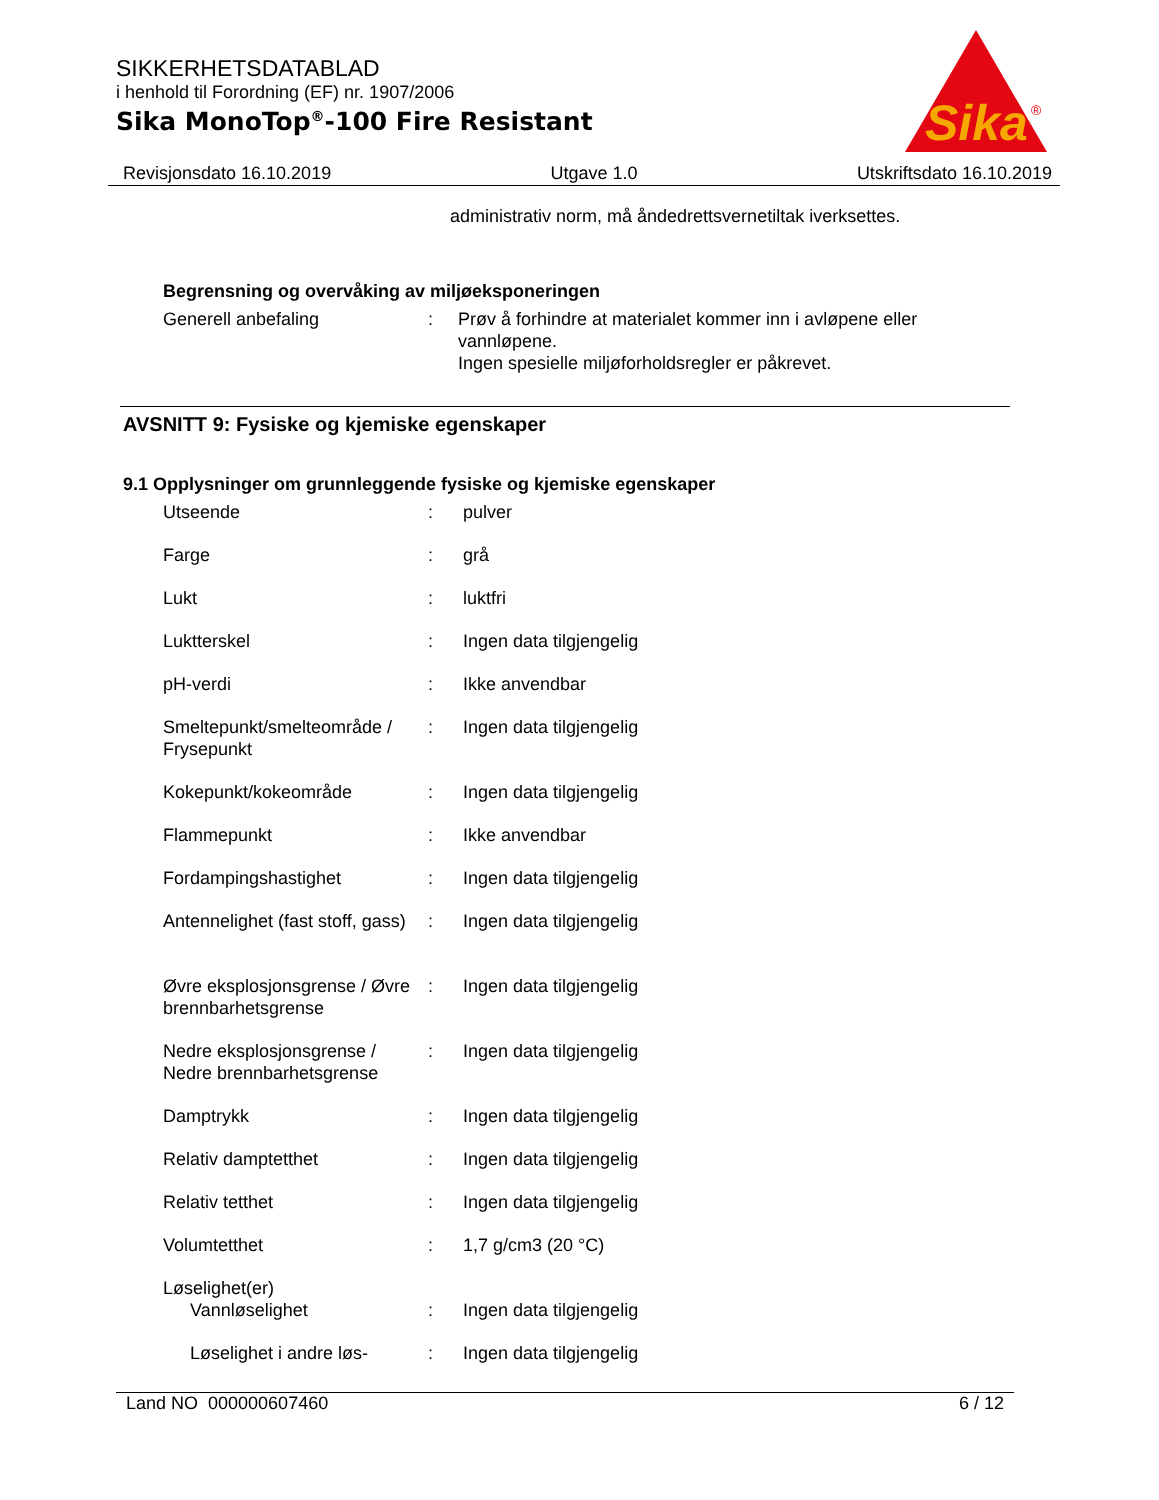SIKKERHETSDATABLAD
i henhold til Forordning (EF) nr. 1907/2006
Sika MonoTop<sup>®</sup>-100 Fire Resistant
Sika
®
Revisjonsdato 16.10.2019 Utgave 1.0 Utskriftsdato 16.10.2019
administrativ norm, må åndedrettsvernetiltak iverksettes.
Begrensning og overvåking av miljøeksponeringen
Generell anbefaling : Prøv å forhindre at materialet kommer inn i avløpene eller vannløpene.
Ingen spesielle miljøforholdsregler er påkrevet.
AVSNITT 9: Fysiske og kjemiske egenskaper
9.1 Opplysninger om grunnleggende fysiske og kjemiske egenskaper
Utseende : pulver
Farge : grå
Lukt : luktfri
Luktterskel : Ingen data tilgjengelig
pH-verdi : Ikke anvendbar
Smeltepunkt/smelteområde / Frysepunkt
: Ingen data tilgjengelig
Kokepunkt/kokeområde : Ingen data tilgjengelig
Flammepunkt : Ikke anvendbar
Fordampingshastighet : Ingen data tilgjengelig
Antennelighet (fast stoff, gass)
: Ingen data tilgjengelig
Øvre eksplosjonsgrense / Øvre brennbarhetsgrense
: Ingen data tilgjengelig
Nedre eksplosjonsgrense / Nedre brennbarhetsgrense
: Ingen data tilgjengelig
Damptrykk : Ingen data tilgjengelig
Relativ damptetthet : Ingen data tilgjengelig
Relativ tetthet : Ingen data tilgjengelig
Volumtetthet : 1,7 g/cm3 (20 °C)
Løselighet(er)
Vannløselighet : Ingen data tilgjengelig
Løselighet i andre løs-
: Ingen data tilgjengelig
Land NO 000000607460 6 / 12